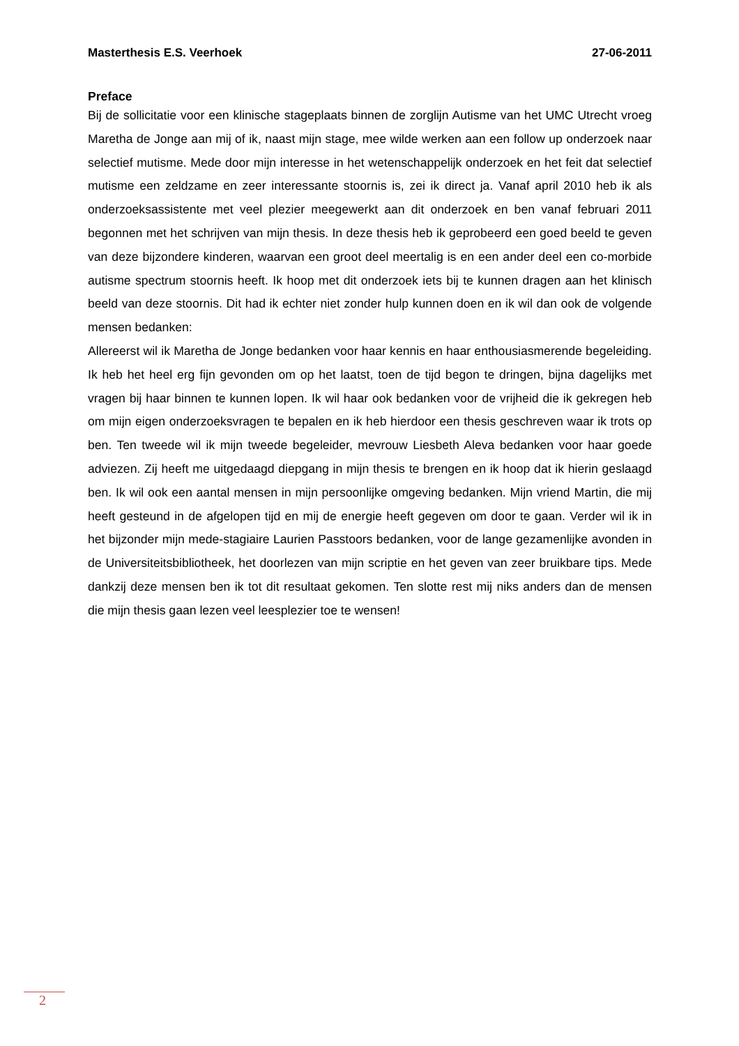Masterthesis E.S. Veerhoek 27-06-2011
Preface
Bij de sollicitatie voor een klinische stageplaats binnen de zorglijn Autisme van het UMC Utrecht vroeg Maretha de Jonge aan mij of ik, naast mijn stage, mee wilde werken aan een follow up onderzoek naar selectief mutisme. Mede door mijn interesse in het wetenschappelijk onderzoek en het feit dat selectief mutisme een zeldzame en zeer interessante stoornis is, zei ik direct ja. Vanaf april 2010 heb ik als onderzoeksassistente met veel plezier meegewerkt aan dit onderzoek en ben vanaf februari 2011 begonnen met het schrijven van mijn thesis. In deze thesis heb ik geprobeerd een goed beeld te geven van deze bijzondere kinderen, waarvan een groot deel meertalig is en een ander deel een co-morbide autisme spectrum stoornis heeft. Ik hoop met dit onderzoek iets bij te kunnen dragen aan het klinisch beeld van deze stoornis. Dit had ik echter niet zonder hulp kunnen doen en ik wil dan ook de volgende mensen bedanken:
Allereerst wil ik Maretha de Jonge bedanken voor haar kennis en haar enthousiasmerende begeleiding. Ik heb het heel erg fijn gevonden om op het laatst, toen de tijd begon te dringen, bijna dagelijks met vragen bij haar binnen te kunnen lopen. Ik wil haar ook bedanken voor de vrijheid die ik gekregen heb om mijn eigen onderzoeksvragen te bepalen en ik heb hierdoor een thesis geschreven waar ik trots op ben. Ten tweede wil ik mijn tweede begeleider, mevrouw Liesbeth Aleva bedanken voor haar goede adviezen. Zij heeft me uitgedaagd diepgang in mijn thesis te brengen en ik hoop dat ik hierin geslaagd ben. Ik wil ook een aantal mensen in mijn persoonlijke omgeving bedanken. Mijn vriend Martin, die mij heeft gesteund in de afgelopen tijd en mij de energie heeft gegeven om door te gaan. Verder wil ik in het bijzonder mijn mede-stagiaire Laurien Passtoors bedanken, voor de lange gezamenlijke avonden in de Universiteitsbibliotheek, het doorlezen van mijn scriptie en het geven van zeer bruikbare tips. Mede dankzij deze mensen ben ik tot dit resultaat gekomen. Ten slotte rest mij niks anders dan de mensen die mijn thesis gaan lezen veel leesplezier toe te wensen!
2